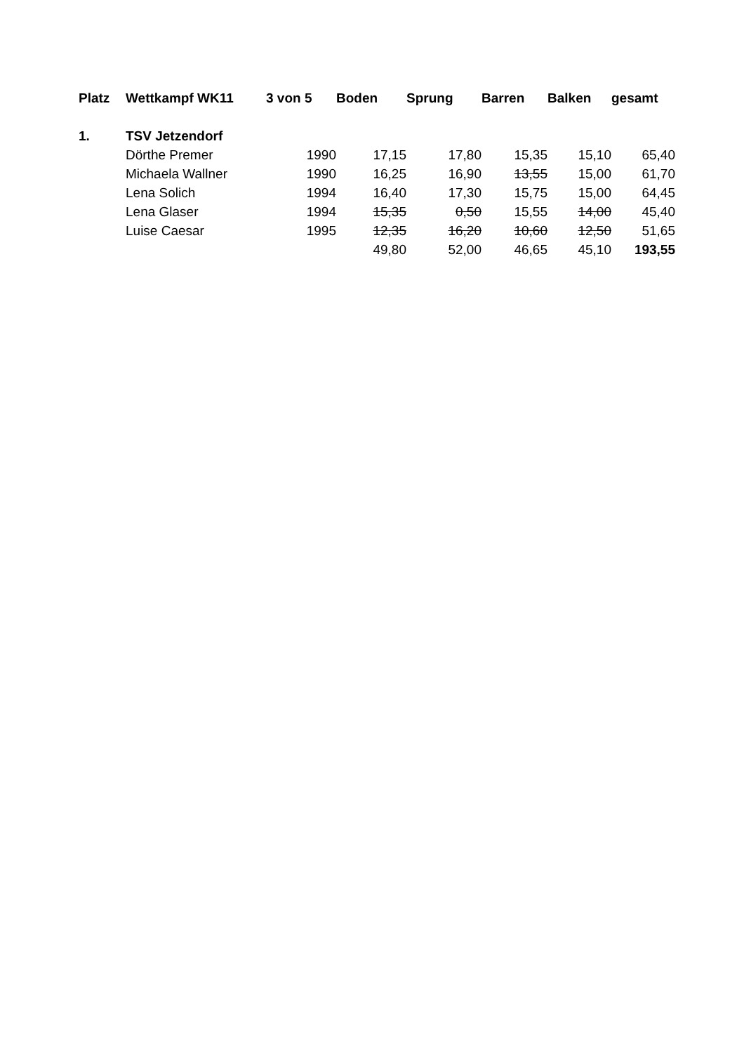| Platz | Wettkampf WK11 | 3 von 5 | Boden | Sprung | Barren | Balken | gesamt |
| --- | --- | --- | --- | --- | --- | --- | --- |
| 1. | TSV Jetzendorf | | | | | | |
| | Dörthe Premer | 1990 | 17,15 | 17,80 | 15,35 | 15,10 | 65,40 |
| | Michaela Wallner | 1990 | 16,25 | 16,90 | 13,55 | 15,00 | 61,70 |
| | Lena Solich | 1994 | 16,40 | 17,30 | 15,75 | 15,00 | 64,45 |
| | Lena Glaser | 1994 | 15,35 | 0,50 | 15,55 | 14,00 | 45,40 |
| | Luise Caesar | 1995 | 12,35 | 16,20 | 10,60 | 12,50 | 51,65 |
| | | | 49,80 | 52,00 | 46,65 | 45,10 | 193,55 |